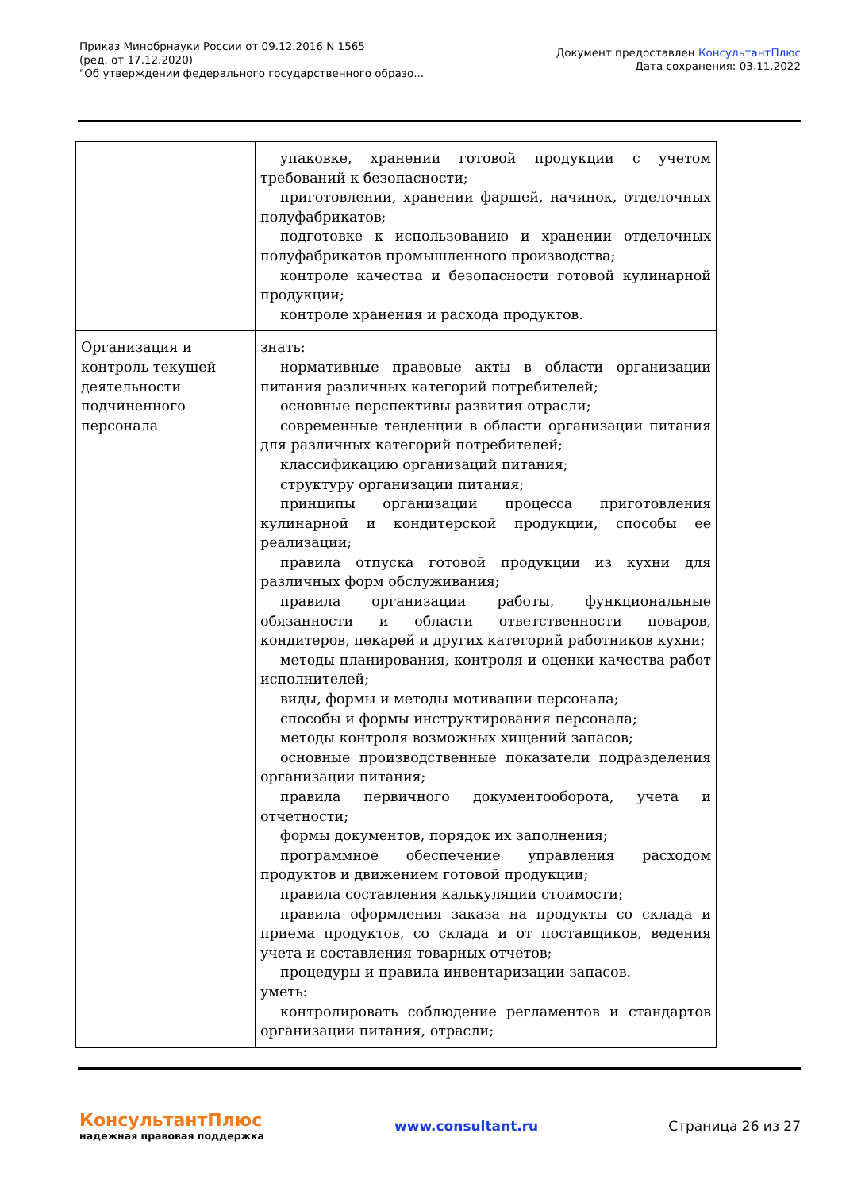Приказ Минобрнауки России от 09.12.2016 N 1565
(ред. от 17.12.2020)
"Об утверждении федерального государственного образо...
Документ предоставлен КонсультантПлюс
Дата сохранения: 03.11.2022
| | упаковке, хранении готовой продукции с учетом требований к безопасности; приготовлении, хранении фаршей, начинок, отделочных полуфабрикатов; подготовке к использованию и хранении отделочных полуфабрикатов промышленного производства; контроле качества и безопасности готовой кулинарной продукции; контроле хранения и расхода продуктов. |
| Организация и контроль текущей деятельности подчиненного персонала | знать: нормативные правовые акты в области организации питания различных категорий потребителей; основные перспективы развития отрасли; современные тенденции в области организации питания для различных категорий потребителей; классификацию организаций питания; структуру организации питания; принципы организации процесса приготовления кулинарной и кондитерской продукции, способы ее реализации; правила отпуска готовой продукции из кухни для различных форм обслуживания; правила организации работы, функциональные обязанности и области ответственности поваров, кондитеров, пекарей и других категорий работников кухни; методы планирования, контроля и оценки качества работ исполнителей; виды, формы и методы мотивации персонала; способы и формы инструктирования персонала; методы контроля возможных хищений запасов; основные производственные показатели подразделения организации питания; правила первичного документооборота, учета и отчетности; формы документов, порядок их заполнения; программное обеспечение управления расходом продуктов и движением готовой продукции; правила составления калькуляции стоимости; правила оформления заказа на продукты со склада и приема продуктов, со склада и от поставщиков, ведения учета и составления товарных отчетов; процедуры и правила инвентаризации запасов. уметь: контролировать соблюдение регламентов и стандартов организации питания, отрасли; |
КонсультантПлюс
надежная правовая поддержка
www.consultant.ru Страница 26 из 27